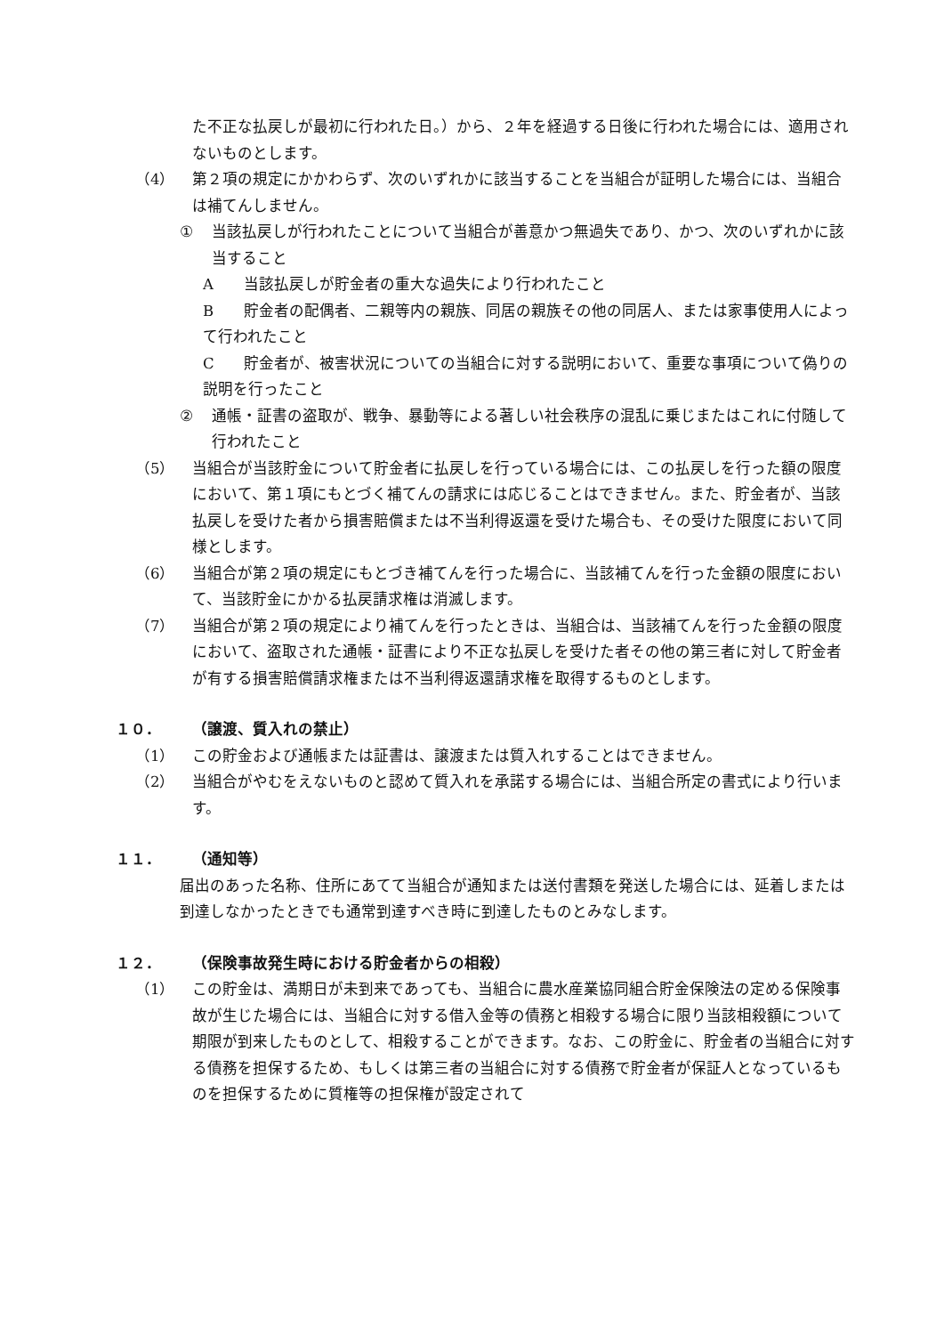た不正な払戻しが最初に行われた日。）から、２年を経過する日後に行われた場合には、適用されないものとします。
（4） 第２項の規定にかかわらず、次のいずれかに該当することを当組合が証明した場合には、当組合は補てんしません。
① 当該払戻しが行われたことについて当組合が善意かつ無過失であり、かつ、次のいずれかに該当すること
A当該払戻しが貯金者の重大な過失により行われたこと
B貯金者の配偶者、二親等内の親族、同居の親族その他の同居人、または家事使用人によって行われたこと
C貯金者が、被害状況についての当組合に対する説明において、重要な事項について偽りの説明を行ったこと
② 通帳・証書の盗取が、戦争、暴動等による著しい社会秩序の混乱に乗じまたはこれに付随して行われたこと
（5） 当組合が当該貯金について貯金者に払戻しを行っている場合には、この払戻しを行った額の限度において、第１項にもとづく補てんの請求には応じることはできません。また、貯金者が、当該払戻しを受けた者から損害賠償または不当利得返還を受けた場合も、その受けた限度において同様とします。
（6） 当組合が第２項の規定にもとづき補てんを行った場合に、当該補てんを行った金額の限度において、当該貯金にかかる払戻請求権は消滅します。
（7） 当組合が第２項の規定により補てんを行ったときは、当組合は、当該補てんを行った金額の限度において、盗取された通帳・証書により不正な払戻しを受けた者その他の第三者に対して貯金者が有する損害賠償請求権または不当利得返還請求権を取得するものとします。
１０． （譲渡、質入れの禁止）
（1） この貯金および通帳または証書は、譲渡または質入れすることはできません。
（2） 当組合がやむをえないものと認めて質入れを承諾する場合には、当組合所定の書式により行います。
１１． （通知等）
届出のあった名称、住所にあてて当組合が通知または送付書類を発送した場合には、延着しまたは到達しなかったときでも通常到達すべき時に到達したものとみなします。
１２． （保険事故発生時における貯金者からの相殺）
（1） この貯金は、満期日が未到来であっても、当組合に農水産業協同組合貯金保険法の定める保険事故が生じた場合には、当組合に対する借入金等の債務と相殺する場合に限り当該相殺額について期限が到来したものとして、相殺することができます。なお、この貯金に、貯金者の当組合に対する債務を担保するため、もしくは第三者の当組合に対する債務で貯金者が保証人となっているものを担保するために質権等の担保権が設定されて